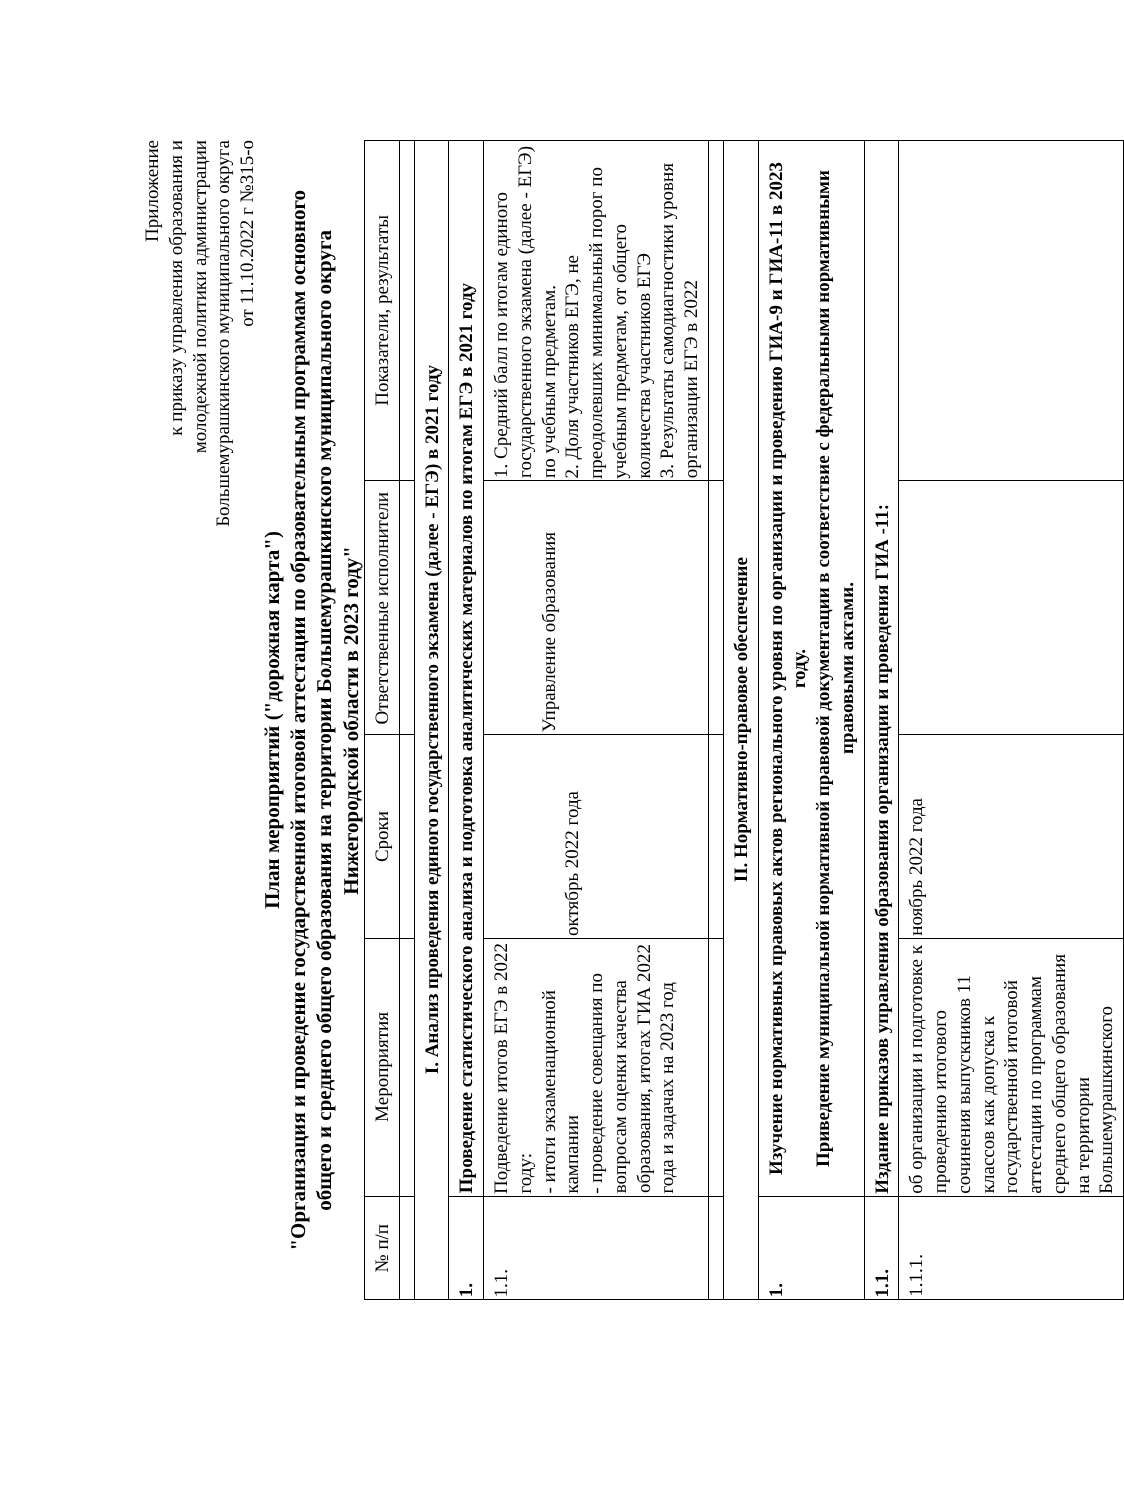Приложение
к приказу управления образования и
молодежной политики администрации
Большемурашкинского муниципального округа
от 11.10.2022 г №315-о
План мероприятий ("дорожная карта")
"Организация и проведение государственной итоговой аттестации по образовательным программам основного
общего и среднего общего образования на территории Большемурашкинского муниципального округа
Нижегородской области в 2023 году"
| № п/п | Мероприятия | Сроки | Ответственные исполнители | Показатели, результаты |
| --- | --- | --- | --- | --- |
| I. Анализ проведения единого государственного экзамена (далее - ЕГЭ) в 2021 году | | | | |
| 1. | Проведение статистического анализа и подготовка аналитических материалов по итогам ЕГЭ в 2021 году | | | |
| 1.1. | Подведение итогов ЕГЭ в 2022 году: - итоги экзаменационной кампании - проведение совещания по вопросам оценки качества образования, итогах ГИА 2022 года и задачах на 2023 год | октябрь 2022 года | Управление образования | 1. Средний балл по итогам единого государственного экзамена (далее - ЕГЭ) по учебным предметам. 2. Доля участников ЕГЭ, не преодолевших минимальный порог по учебным предметам, от общего количества участников ЕГЭ 3. Результаты самодиагностики уровня организации ЕГЭ в 2022 |
| II. Нормативно-правовое обеспечение | | | | |
| 1. | Изучение нормативных правовых актов регионального уровня по организации и проведению ГИА-9 и ГИА-11 в 2023 году. Приведение муниципальной нормативной правовой документации в соответствие с федеральными нормативными правовыми актами. | | | |
| 1.1. | Издание приказов управления образования организации и проведения ГИА -11: | | | |
| 1.1.1. | об организации и подготовке к проведению итогового сочинения выпускников 11 классов как допуска к государственной итоговой аттестации по программам среднего общего образования на территории Большемурашкинского | ноябрь 2022 года | | |